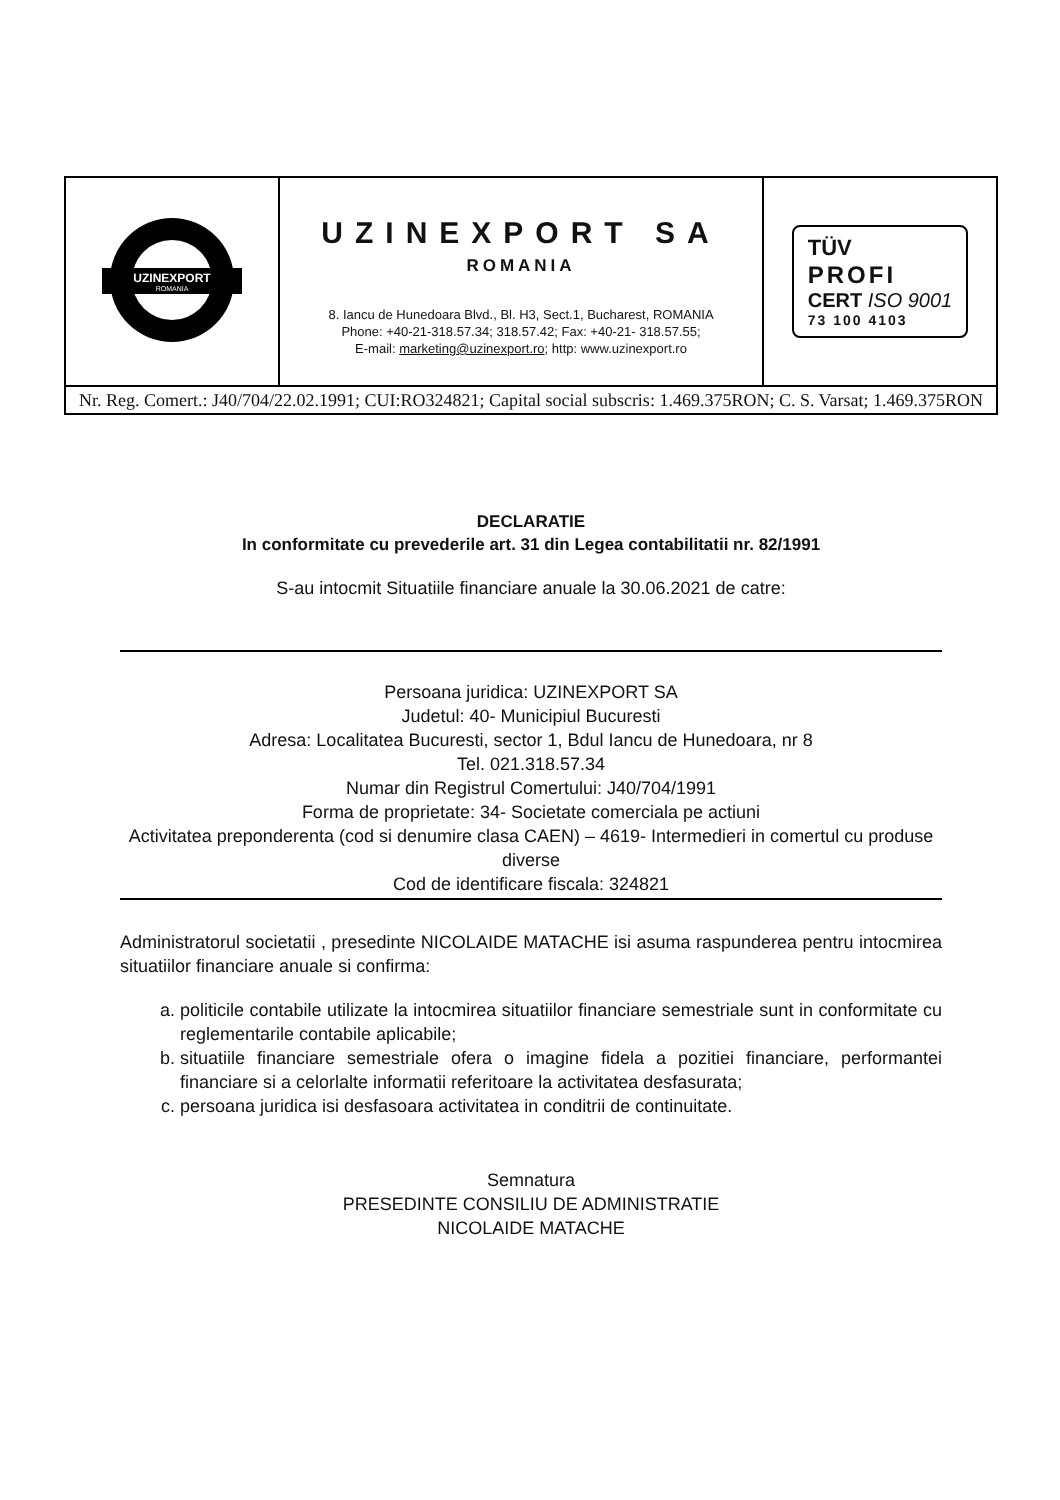| UZINEXPORT ROMANIA | UZINEXPORT SA ROMANIA 8. Iancu de Hunedoara Blvd., Bl. H3, Sect.1, Bucharest, ROMANIA Phone: +40-21-318.57.34; 318.57.42; Fax: +40-21- 318.57.55; E-mail: marketing@uzinexport.ro ; http: www.uzinexport.ro | TÜV PROFI CERT ISO 9001 73 100 4103 |
| Nr. Reg. Comert.: J40/704/22.02.1991; CUI:RO324821; Capital social subscris: 1.469.375RON; C. S. Varsat; 1.469.375RON | | |
DECLARATIE
In conformitate cu prevederile art. 31 din Legea contabilitatii nr. 82/1991
S-au intocmit Situatiile financiare anuale la 30.06.2021 de catre:
Persoana juridica: UZINEXPORT SA
Judetul: 40- Municipiul Bucuresti
Adresa: Localitatea Bucuresti, sector 1, Bdul Iancu de Hunedoara, nr 8
Tel. 021.318.57.34
Numar din Registrul Comertului: J40/704/1991
Forma de proprietate: 34- Societate comerciala pe actiuni
Activitatea preponderenta (cod si denumire clasa CAEN) – 4619- Intermedieri in comertul cu produse diverse
Cod de identificare fiscala: 324821
Administratorul societatii , presedinte NICOLAIDE MATACHE isi asuma raspunderea pentru intocmirea situatiilor financiare anuale si confirma:
a. politicile contabile utilizate la intocmirea situatiilor financiare semestriale sunt in conformitate cu reglementarile contabile aplicabile;
b. situatiile financiare semestriale ofera o imagine fidela a pozitiei financiare, performantei financiare si a celorlalte informatii referitoare la activitatea desfasurata;
c. persoana juridica isi desfasoara activitatea in conditrii de continuitate.
Semnatura
PRESEDINTE CONSILIU DE ADMINISTRATIE
NICOLAIDE MATACHE